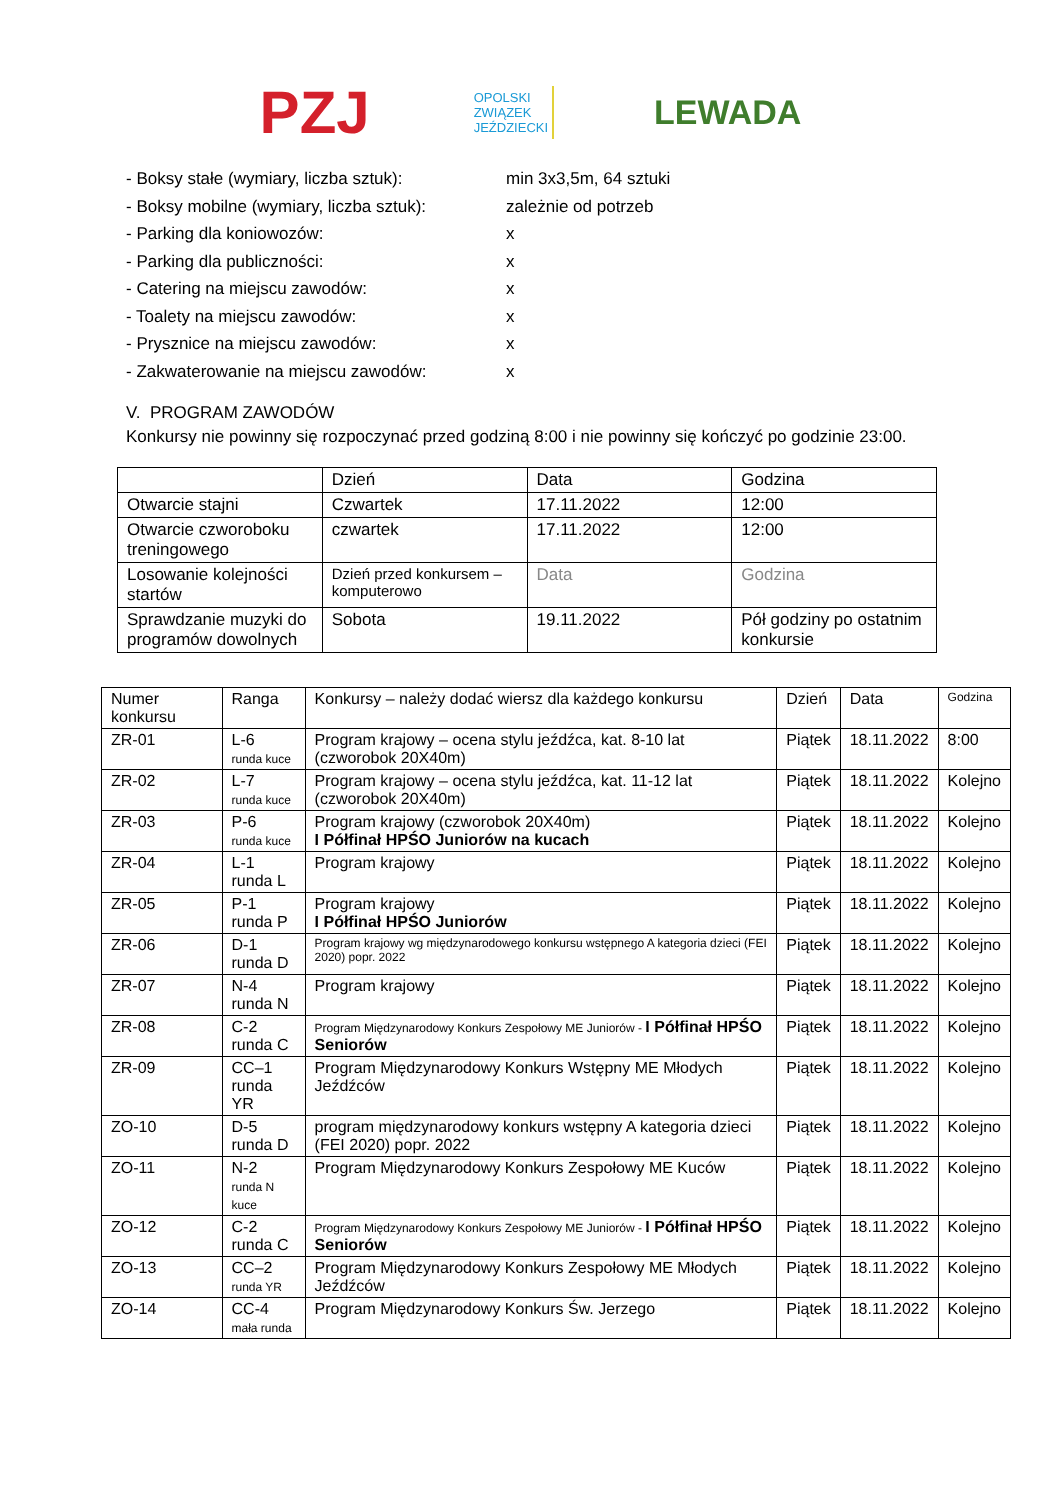PZJ
OPOLSKI
ZWIĄZEK
JEŹDZIECKI
LEWADA
- Boksy stałe (wymiary, liczba sztuk): min 3x3,5m, 64 sztuki
- Boksy mobilne (wymiary, liczba sztuk): zależnie od potrzeb
- Parking dla koniowozów: x
- Parking dla publiczności: x
- Catering na miejscu zawodów: x
- Toalety na miejscu zawodów: x
- Prysznice na miejscu zawodów: x
- Zakwaterowanie na miejscu zawodów: x
V. PROGRAM ZAWODÓW
Konkursy nie powinny się rozpoczynać przed godziną 8:00 i nie powinny się kończyć po godzinie 23:00.
| | Dzień | Data | Godzina |
| --- | --- | --- | --- |
| Otwarcie stajni | Czwartek | 17.11.2022 | 12:00 |
| Otwarcie czworoboku treningowego | czwartek | 17.11.2022 | 12:00 |
| Losowanie kolejności startów | Dzień przed konkursem – komputerowo | Data | Godzina |
| Sprawdzanie muzyki do programów dowolnych | Sobota | 19.11.2022 | Pół godziny po ostatnim konkursie |
| Numer konkursu | Ranga | Konkursy – należy dodać wiersz dla każdego konkursu | Dzień | Data | Godzina |
| --- | --- | --- | --- | --- | --- |
| ZR-01 | L-6 runda kuce | Program krajowy – ocena stylu jeźdźca, kat. 8-10 lat (czworobok 20X40m) | Piątek | 18.11.2022 | 8:00 |
| ZR-02 | L-7 runda kuce | Program krajowy – ocena stylu jeźdźca, kat. 11-12 lat (czworobok 20X40m) | Piątek | 18.11.2022 | Kolejno |
| ZR-03 | P-6 runda kuce | Program krajowy (czworobok 20X40m) I Półfinał HPŚO Juniorów na kucach | Piątek | 18.11.2022 | Kolejno |
| ZR-04 | L-1 runda L | Program krajowy | Piątek | 18.11.2022 | Kolejno |
| ZR-05 | P-1 runda P | Program krajowy I Półfinał HPŚO Juniorów | Piątek | 18.11.2022 | Kolejno |
| ZR-06 | D-1 runda D | Program krajowy wg międzynarodowego konkursu wstępnego A kategoria dzieci (FEI 2020) popr. 2022 | Piątek | 18.11.2022 | Kolejno |
| ZR-07 | N-4 runda N | Program krajowy | Piątek | 18.11.2022 | Kolejno |
| ZR-08 | C-2 runda C | Program Międzynarodowy Konkurs Zespołowy ME Juniorów - I Półfinał HPŚO Seniorów | Piątek | 18.11.2022 | Kolejno |
| ZR-09 | CC–1 runda YR | Program Międzynarodowy Konkurs Wstępny ME Młodych Jeźdźców | Piątek | 18.11.2022 | Kolejno |
| ZO-10 | D-5 runda D | program międzynarodowy konkurs wstępny A kategoria dzieci (FEI 2020) popr. 2022 | Piątek | 18.11.2022 | Kolejno |
| ZO-11 | N-2 runda N kuce | Program Międzynarodowy Konkurs Zespołowy ME Kuców | Piątek | 18.11.2022 | Kolejno |
| ZO-12 | C-2 runda C | Program Międzynarodowy Konkurs Zespołowy ME Juniorów - I Półfinał HPŚO Seniorów | Piątek | 18.11.2022 | Kolejno |
| ZO-13 | CC–2 runda YR | Program Międzynarodowy Konkurs Zespołowy ME Młodych Jeźdźców | Piątek | 18.11.2022 | Kolejno |
| ZO-14 | CC-4 mała runda | Program Międzynarodowy Konkurs Św. Jerzego | Piątek | 18.11.2022 | Kolejno |